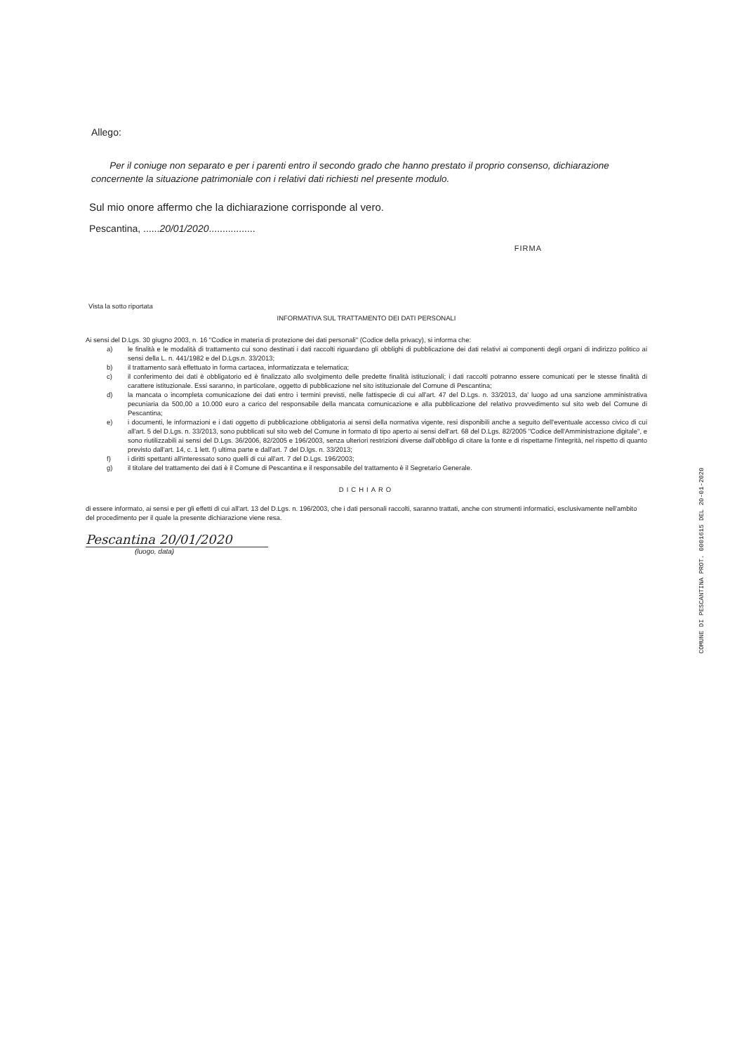Allego:
Per il coniuge non separato e per i parenti entro il secondo grado che hanno prestato il proprio consenso, dichiarazione concernente la situazione patrimoniale con i relativi dati richiesti nel presente modulo.
Sul mio onore affermo che la dichiarazione corrisponde al vero.
Pescantina, ......20/01/2020.................
FIRMA
Vista la sotto riportata
INFORMATIVA SUL TRATTAMENTO DEI DATI PERSONALI
Ai sensi del D.Lgs. 30 giugno 2003, n. 16 "Codice in materia di protezione dei dati personali" (Codice della privacy), si informa che:
a) le finalità e le modalità di trattamento cui sono destinati i dati raccolti riguardano gli obblighi di pubblicazione dei dati relativi ai componenti degli organi di indirizzo politico ai sensi della L. n. 441/1982 e del D.Lgs.n. 33/2013;
b) il trattamento sarà effettuato in forma cartacea, informatizzata e telematica;
c) il conferimento dei dati è obbligatorio ed è finalizzato allo svolgimento delle predette finalità istituzionali; i dati raccolti potranno essere comunicati per le stesse finalità di carattere istituzionale. Essi saranno, in particolare, oggetto di pubblicazione nel sito istituzionale del Comune di Pescantina;
d) la mancata o incompleta comunicazione dei dati entro i termini previsti, nelle fattispecie di cui all'art. 47 del D.Lgs. n. 33/2013, da' luogo ad una sanzione amministrativa pecuniaria da 500,00 a 10.000 euro a carico del responsabile della mancata comunicazione e alla pubblicazione del relativo provvedimento sul sito web del Comune di Pescantina;
e) i documenti, le informazioni e i dati oggetto di pubblicazione obbligatoria ai sensi della normativa vigente, resi disponibili anche a seguito dell'eventuale accesso civico di cui all'art. 5 del D.Lgs. n. 33/2013, sono pubblicati sul sito web del Comune in formato di tipo aperto ai sensi dell'art. 68 del D.Lgs. 82/2005 "Codice dell'Amministrazione digitale", e sono riutilizzabili ai sensi del D.Lgs. 36/2006, 82/2005 e 196/2003, senza ulteriori restrizioni diverse dall'obbligo di citare la fonte e di rispettarne l'integrità, nel rispetto di quanto previsto dall'art. 14, c. 1 lett. f) ultima parte e dall'art. 7 del D.lgs. n. 33/2013;
f) i diritti spettanti all'interessato sono quelli di cui all'art. 7 del D.Lgs. 196/2003;
g) il titolare del trattamento dei dati è il Comune di Pescantina e il responsabile del trattamento è il Segretario Generale.
DICHIARO
di essere informato, ai sensi e per gli effetti di cui all'art. 13 del D.Lgs. n. 196/2003, che i dati personali raccolti, saranno trattati, anche con strumenti informatici, esclusivamente nell'ambito del procedimento per il quale la presente dichiarazione viene resa.
Pescantina 20/01/2020
(luogo, data)
COMUNE DI PESCANTINA PROT. 0001615 DEL 20-01-2020